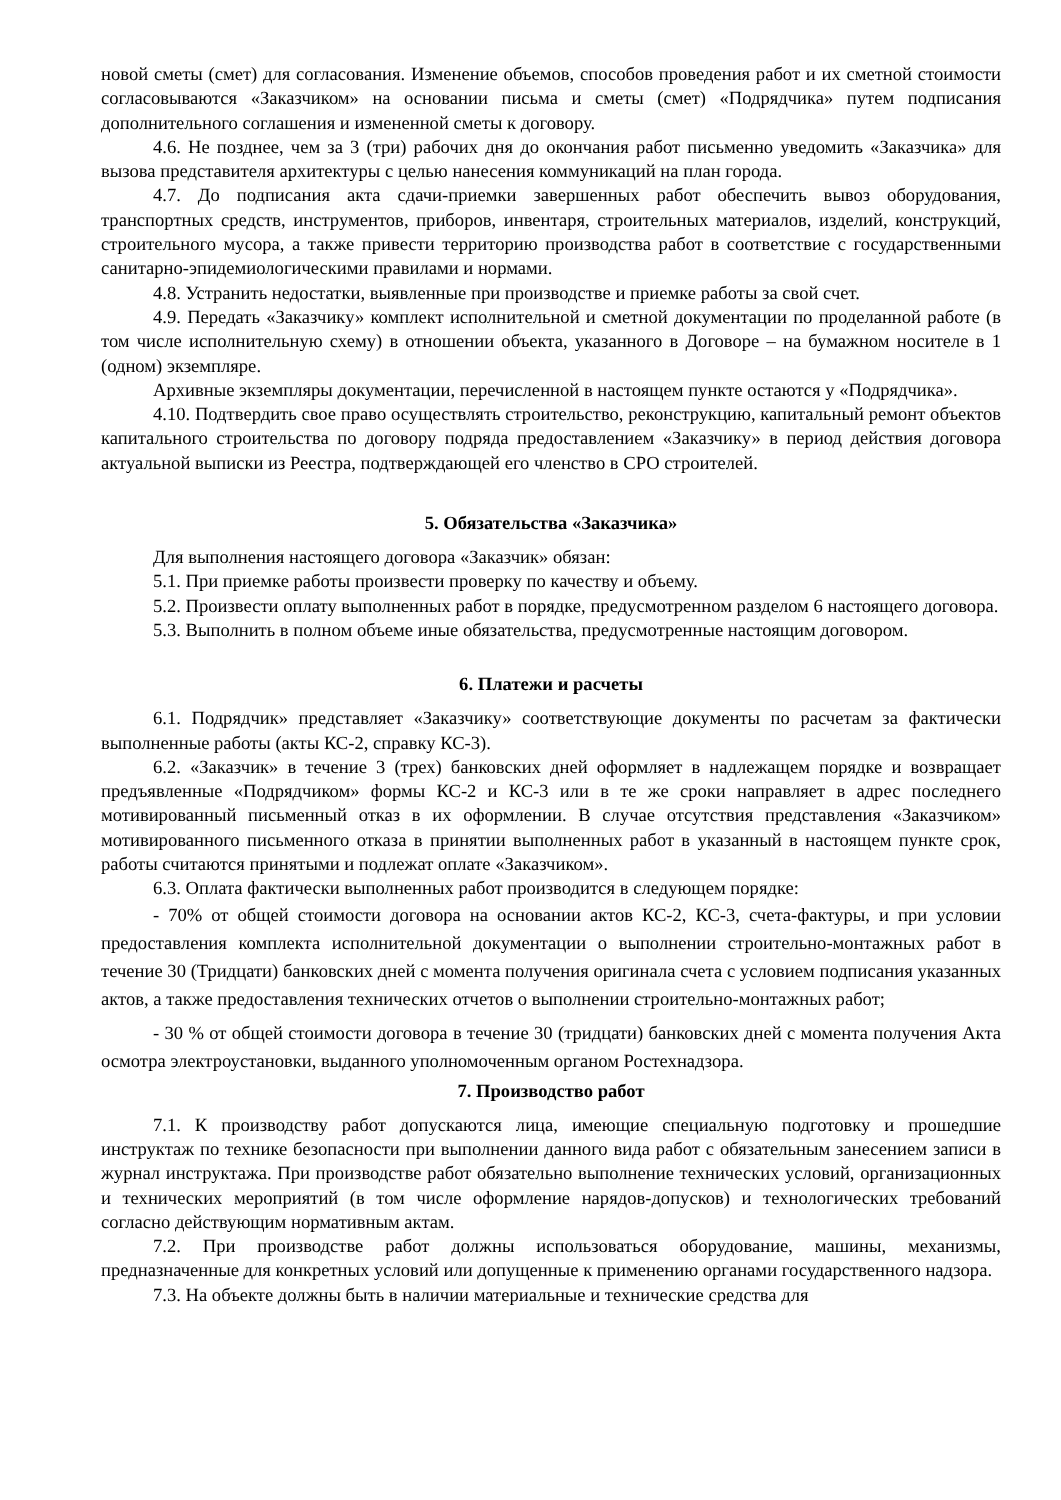новой сметы (смет) для согласования. Изменение объемов, способов проведения работ и их сметной стоимости согласовываются «Заказчиком» на основании письма и сметы (смет) «Подрядчика» путем подписания дополнительного соглашения и измененной сметы к договору.
4.6. Не позднее, чем за 3 (три) рабочих дня до окончания работ письменно уведомить «Заказчика» для вызова представителя архитектуры с целью нанесения коммуникаций на план города.
4.7. До подписания акта сдачи-приемки завершенных работ обеспечить вывоз оборудования, транспортных средств, инструментов, приборов, инвентаря, строительных материалов, изделий, конструкций, строительного мусора, а также привести территорию производства работ в соответствие с государственными санитарно-эпидемиологическими правилами и нормами.
4.8. Устранить недостатки, выявленные при производстве и приемке работы за свой счет.
4.9. Передать «Заказчику» комплект исполнительной и сметной документации по проделанной работе (в том числе исполнительную схему) в отношении объекта, указанного в Договоре – на бумажном носителе в 1 (одном) экземпляре.
Архивные экземпляры документации, перечисленной в настоящем пункте остаются у «Подрядчика».
4.10. Подтвердить свое право осуществлять строительство, реконструкцию, капитальный ремонт объектов капитального строительства по договору подряда предоставлением «Заказчику» в период действия договора актуальной выписки из Реестра, подтверждающей его членство в СРО строителей.
5. Обязательства «Заказчика»
Для выполнения настоящего договора «Заказчик» обязан:
5.1. При приемке работы произвести проверку по качеству и объему.
5.2. Произвести оплату выполненных работ в порядке, предусмотренном разделом 6 настоящего договора.
5.3. Выполнить в полном объеме иные обязательства, предусмотренные настоящим договором.
6. Платежи и расчеты
6.1. Подрядчик» представляет «Заказчику» соответствующие документы по расчетам за фактически выполненные работы (акты КС-2, справку КС-3).
6.2. «Заказчик» в течение 3 (трех) банковских дней оформляет в надлежащем порядке и возвращает предъявленные «Подрядчиком» формы КС-2 и КС-3 или в те же сроки направляет в адрес последнего мотивированный письменный отказ в их оформлении. В случае отсутствия представления «Заказчиком» мотивированного письменного отказа в принятии выполненных работ в указанный в настоящем пункте срок, работы считаются принятыми и подлежат оплате «Заказчиком».
6.3. Оплата фактически выполненных работ производится в следующем порядке:
- 70% от общей стоимости договора на основании актов КС-2, КС-3, счета-фактуры, и при условии предоставления комплекта исполнительной документации о выполнении строительно-монтажных работ в течение 30 (Тридцати) банковских дней с момента получения оригинала счета с условием подписания указанных актов, а также предоставления технических отчетов о выполнении строительно-монтажных работ;
- 30 % от общей стоимости договора в течение 30 (тридцати) банковских дней с момента получения Акта осмотра электроустановки, выданного уполномоченным органом Ростехнадзора.
7. Производство работ
7.1. К производству работ допускаются лица, имеющие специальную подготовку и прошедшие инструктаж по технике безопасности при выполнении данного вида работ с обязательным занесением записи в журнал инструктажа. При производстве работ обязательно выполнение технических условий, организационных и технических мероприятий (в том числе оформление нарядов-допусков) и технологических требований согласно действующим нормативным актам.
7.2. При производстве работ должны использоваться оборудование, машины, механизмы, предназначенные для конкретных условий или допущенные к применению органами государственного надзора.
7.3. На объекте должны быть в наличии материальные и технические средства для